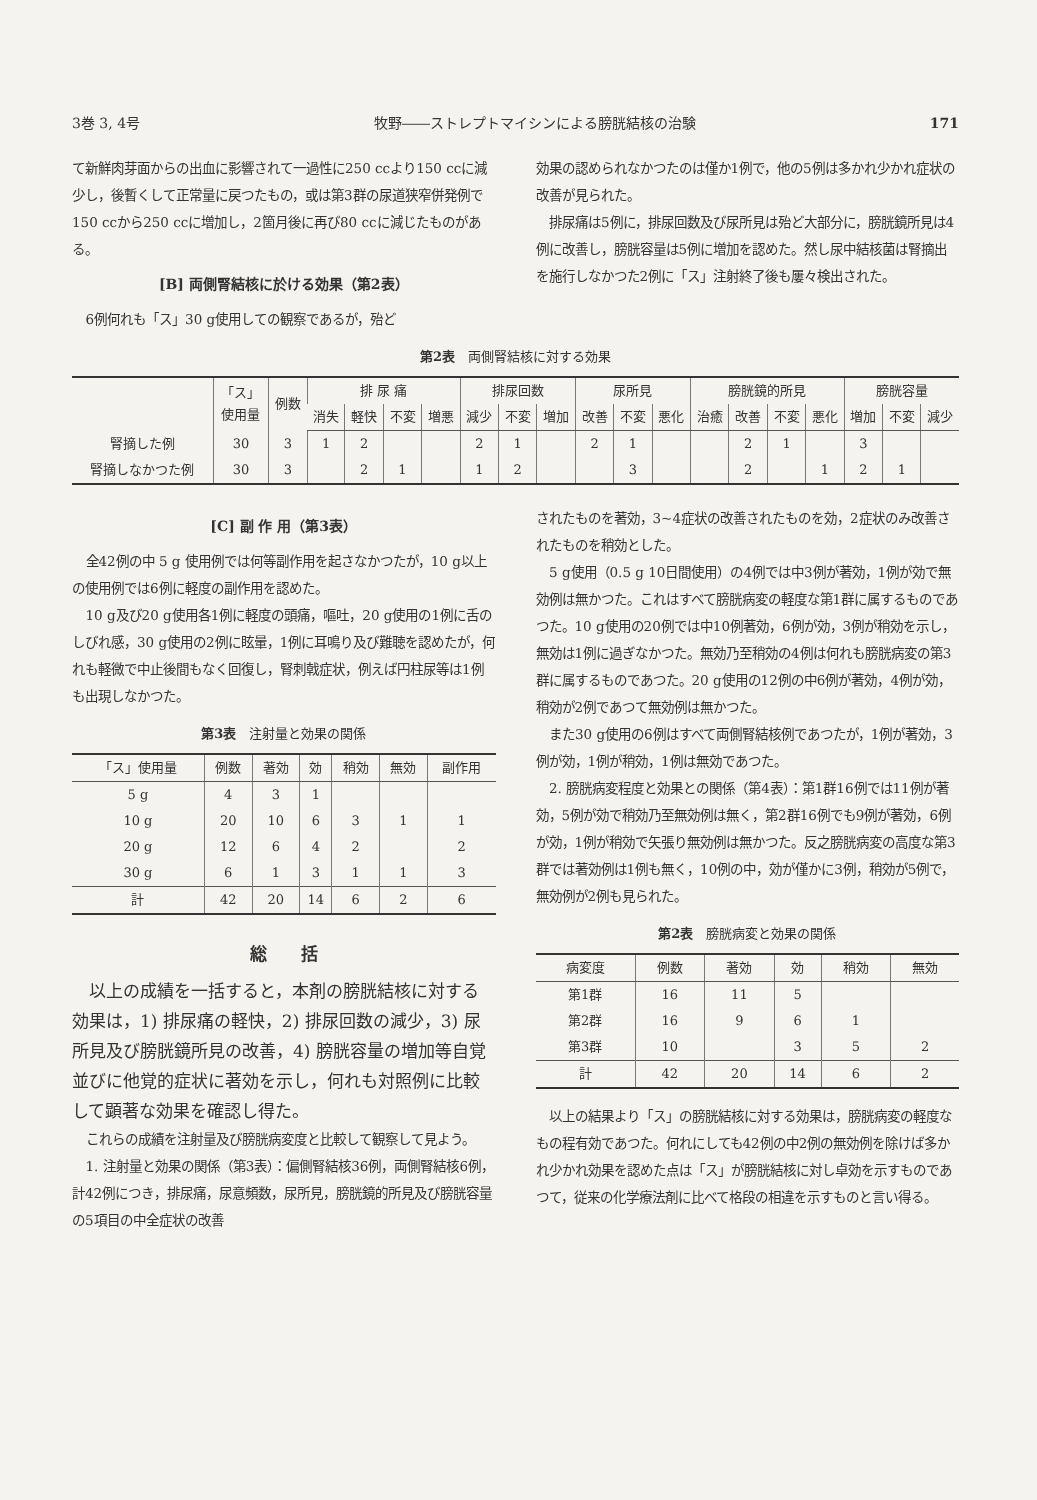3巻 3, 4号 牧野――ストレプトマイシンによる膀胱結核の治験 171
て新鮮肉芽面からの出血に影響されて一過性に250 ccより150 ccに減少し，後暫くして正常量に戻つたもの，或は第3群の尿道狭窄併発例で150 ccから250 ccに増加し，2箇月後に再び80 ccに減じたものがある。
[B] 両側腎結核に於ける効果（第2表）
6例何れも「ス」30 g使用しての観察であるが，殆ど
効果の認められなかつたのは僅か1例で，他の5例は多かれ少かれ症状の改善が見られた。
排尿痛は5例に，排尿回数及び尿所見は殆ど大部分に，膀胱鏡所見は4例に改善し，膀胱容量は5例に増加を認めた。然し尿中結核菌は腎摘出を施行しなかつた2例に「ス」注射終了後も屢々検出された。
第2表　両側腎結核に対する効果
| | 「ス」 使用量 | 例数 | 排 尿 痛 | | | | 排尿回数 | | | 尿所見 | | | 膀胱鏡的所見 | | | | 膀胱容量 | | |
| --- | --- | --- | --- | --- | --- | --- | --- | --- | --- | --- | --- | --- | --- | --- | --- | --- | --- | --- | --- |
| | | | 消失 | 軽快 | 不変 | 増悪 | 減少 | 不変 | 増加 | 改善 | 不変 | 悪化 | 治癒 | 改善 | 不変 | 悪化 | 増加 | 不変 | 減少 |
| 腎摘した例 | 30 | 3 | 1 | 2 | | | 2 | 1 | | 2 | 1 | | | 2 | 1 | | 3 | | |
| 腎摘しなかつた例 | 30 | 3 | | 2 | 1 | | 1 | 2 | | | 3 | | | 2 | | 1 | 2 | 1 | |
[C] 副 作 用（第3表）
全42例の中 5 g 使用例では何等副作用を起さなかつたが，10 g以上の使用例では6例に軽度の副作用を認めた。
10 g及び20 g使用各1例に軽度の頭痛，嘔吐，20 g使用の1例に舌のしびれ感，30 g使用の2例に眩暈，1例に耳鳴り及び難聴を認めたが，何れも軽微で中止後間もなく回復し，腎刺戟症状，例えば円柱尿等は1例も出現しなかつた。
第3表　注射量と効果の関係
| 「ス」使用量 | 例数 | 著効 | 効 | 稍効 | 無効 | 副作用 |
| --- | --- | --- | --- | --- | --- | --- |
| 5 g | 4 | 3 | 1 | | | |
| 10 g | 20 | 10 | 6 | 3 | 1 | 1 |
| 20 g | 12 | 6 | 4 | 2 | | 2 |
| 30 g | 6 | 1 | 3 | 1 | 1 | 3 |
| 計 | 42 | 20 | 14 | 6 | 2 | 6 |
総　　括
以上の成績を一括すると，本剤の膀胱結核に対する効果は，1) 排尿痛の軽快，2) 排尿回数の減少，3) 尿所見及び膀胱鏡所見の改善，4) 膀胱容量の増加等自覚並びに他覚的症状に著効を示し，何れも対照例に比較して顕著な効果を確認し得た。
これらの成績を注射量及び膀胱病変度と比較して観察して見よう。
1. 注射量と効果の関係（第3表）：偏側腎結核36例，両側腎結核6例，計42例につき，排尿痛，尿意頻数，尿所見，膀胱鏡的所見及び膀胱容量の5項目の中全症状の改善
されたものを著効，3~4症状の改善されたものを効，2症状のみ改善されたものを稍効とした。
5 g使用（0.5 g 10日間使用）の4例では中3例が著効，1例が効で無効例は無かつた。これはすべて膀胱病変の軽度な第1群に属するものであつた。10 g使用の20例では中10例著効，6例が効，3例が稍効を示し，無効は1例に過ぎなかつた。無効乃至稍効の4例は何れも膀胱病変の第3群に属するものであつた。20 g使用の12例の中6例が著効，4例が効，稍効が2例であつて無効例は無かつた。
また30 g使用の6例はすべて両側腎結核例であつたが，1例が著効，3例が効，1例が稍効，1例は無効であつた。
2. 膀胱病変程度と効果との関係（第4表）：第1群16例では11例が著効，5例が効で稍効乃至無効例は無く，第2群16例でも9例が著効，6例が効，1例が稍効で矢張り無効例は無かつた。反之膀胱病変の高度な第3群では著効例は1例も無く，10例の中，効が僅かに3例，稍効が5例で，無効例が2例も見られた。
第2表　膀胱病変と効果の関係
| 病変度 | 例数 | 著効 | 効 | 稍効 | 無効 |
| --- | --- | --- | --- | --- | --- |
| 第1群 | 16 | 11 | 5 | | |
| 第2群 | 16 | 9 | 6 | 1 | |
| 第3群 | 10 | | 3 | 5 | 2 |
| 計 | 42 | 20 | 14 | 6 | 2 |
以上の結果より「ス」の膀胱結核に対する効果は，膀胱病変の軽度なもの程有効であつた。何れにしても42例の中2例の無効例を除けば多かれ少かれ効果を認めた点は「ス」が膀胱結核に対し卓効を示すものであつて，従来の化学療法剤に比べて格段の相違を示すものと言い得る。